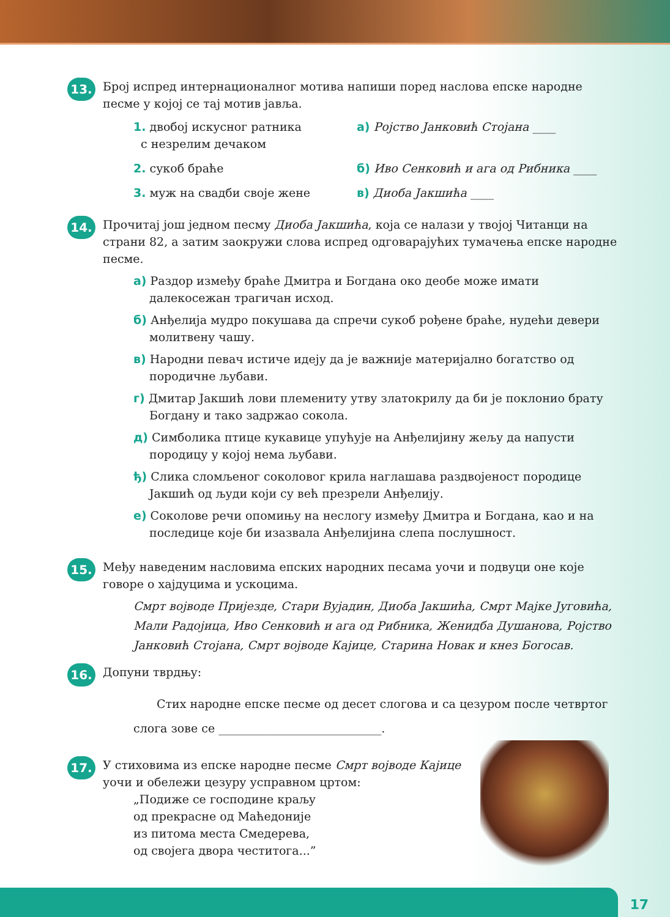13.
Број испред интернационалног мотива напиши поред наслова епске народне песме у којој се тај мотив јавља.
1. двобој искусног ратника
с незрелим дечаком
а) Ројство Јанковић Стојана ____
2. сукоб браће
б) Иво Сенковић и ага од Рибника ____
3. муж на свадби своје жене
в) Диоба Јакшића ____
14.
Прочитај још једном песму Диоба Јакшића, која се налази у твојој Читанци на страни 82, а затим заокружи слова испред одговарајућих тумачења епске народне песме.
а) Раздор између браће Дмитра и Богдана око деобе може имати далекосежан трагичан исход.
б) Анђелија мудро покушава да спречи сукоб рођене браће, нудећи девери молитвену чашу.
в) Народни певач истиче идеју да је важније материјално богатство од породичне љубави.
г) Дмитар Јакшић лови племениту утву златокрилу да би је поклонио брату Богдану и тако задржао сокола.
д) Симболика птице кукавице упућује на Анђелијину жељу да напусти породицу у којој нема љубави.
ђ) Слика сломљеног соколовог крила наглашава раздвојеност породице Јакшић од људи који су већ презрели Анђелију.
е) Соколове речи опомињу на неслогу између Дмитра и Богдана, као и на последице које би изазвала Анђелијина слепа послушност.
15.
Међу наведеним насловима епских народних песама уочи и подвуци оне које говоре о хајдуцима и ускоцима.
Смрт војводе Пријезде, Стари Вујадин, Диоба Јакшића, Смрт Мајке Југовића, Мали Радојица, Иво Сенковић и ага од Рибника, Женидба Душанова, Ројство Јанковић Стојана, Смрт војводе Кајице, Старина Новак и кнез Богосав.
16.
Допуни тврдњу:
Стих народне епске песме од десет слогова и са цезуром после четвртог слога зове се ____________________________.
17.
У стиховима из епске народне песме Смрт војводе Кајице
уочи и обележи цезуру усправном цртом:
„Подиже се господине краљу
од прекрасне од Маћедоније
из питома места Смедерева,
од својега двора честитога...”
17